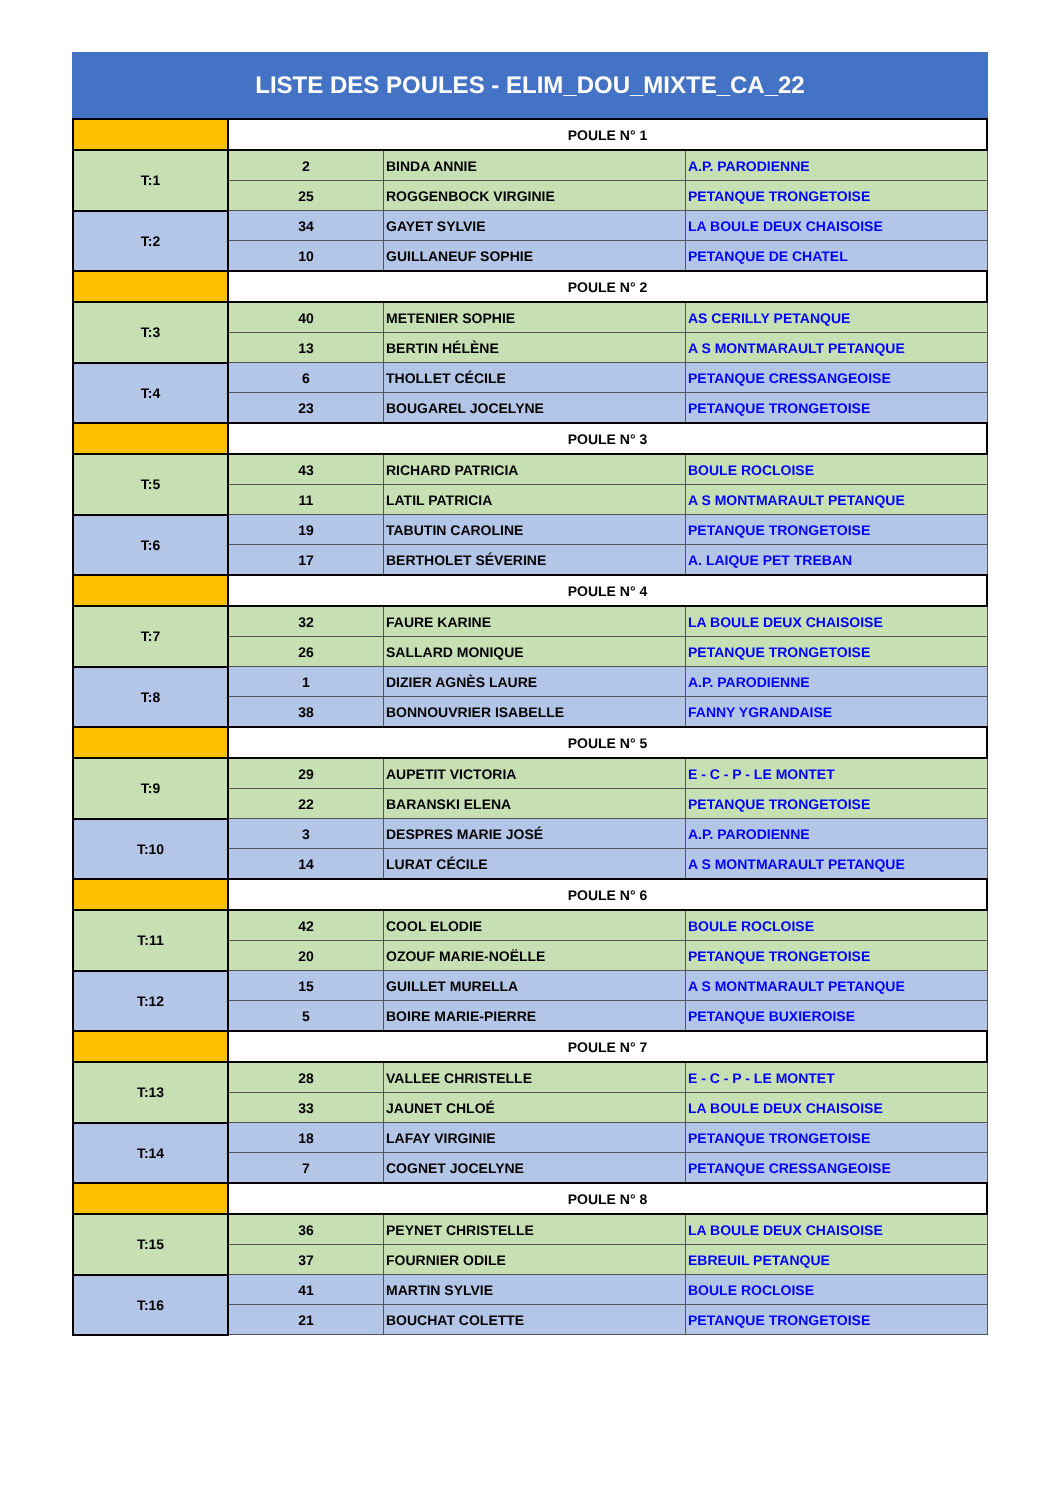LISTE DES POULES - ELIM_DOU_MIXTE_CA_22
| | POULE N° 1 | | |
| T:1 | 2 | BINDA ANNIE | A.P. PARODIENNE |
| | 25 | ROGGENBOCK VIRGINIE | PETANQUE TRONGETOISE |
| T:2 | 34 | GAYET SYLVIE | LA BOULE DEUX CHAISOISE |
| | 10 | GUILLANEUF SOPHIE | PETANQUE DE CHATEL |
| | POULE N° 2 | | |
| T:3 | 40 | METENIER SOPHIE | AS CERILLY PETANQUE |
| | 13 | BERTIN HÉLÈNE | A S MONTMARAULT PETANQUE |
| T:4 | 6 | THOLLET CÉCILE | PETANQUE CRESSANGEOISE |
| | 23 | BOUGAREL JOCELYNE | PETANQUE TRONGETOISE |
| | POULE N° 3 | | |
| T:5 | 43 | RICHARD PATRICIA | BOULE ROCLOISE |
| | 11 | LATIL PATRICIA | A S MONTMARAULT PETANQUE |
| T:6 | 19 | TABUTIN CAROLINE | PETANQUE TRONGETOISE |
| | 17 | BERTHOLET SÉVERINE | A. LAIQUE PET TREBAN |
| | POULE N° 4 | | |
| T:7 | 32 | FAURE KARINE | LA BOULE DEUX CHAISOISE |
| | 26 | SALLARD MONIQUE | PETANQUE TRONGETOISE |
| T:8 | 1 | DIZIER AGNÈS LAURE | A.P. PARODIENNE |
| | 38 | BONNOUVRIER ISABELLE | FANNY YGRANDAISE |
| | POULE N° 5 | | |
| T:9 | 29 | AUPETIT VICTORIA | E - C - P - LE MONTET |
| | 22 | BARANSKI ELENA | PETANQUE TRONGETOISE |
| T:10 | 3 | DESPRES MARIE JOSÉ | A.P. PARODIENNE |
| | 14 | LURAT CÉCILE | A S MONTMARAULT PETANQUE |
| | POULE N° 6 | | |
| T:11 | 42 | COOL ELODIE | BOULE ROCLOISE |
| | 20 | OZOUF MARIE-NOËLLE | PETANQUE TRONGETOISE |
| T:12 | 15 | GUILLET MURELLA | A S MONTMARAULT PETANQUE |
| | 5 | BOIRE MARIE-PIERRE | PETANQUE BUXIEROISE |
| | POULE N° 7 | | |
| T:13 | 28 | VALLEE CHRISTELLE | E - C - P - LE MONTET |
| | 33 | JAUNET CHLOÉ | LA BOULE DEUX CHAISOISE |
| T:14 | 18 | LAFAY VIRGINIE | PETANQUE TRONGETOISE |
| | 7 | COGNET JOCELYNE | PETANQUE CRESSANGEOISE |
| | POULE N° 8 | | |
| T:15 | 36 | PEYNET CHRISTELLE | LA BOULE DEUX CHAISOISE |
| | 37 | FOURNIER ODILE | EBREUIL PETANQUE |
| T:16 | 41 | MARTIN SYLVIE | BOULE ROCLOISE |
| | 21 | BOUCHAT COLETTE | PETANQUE TRONGETOISE |